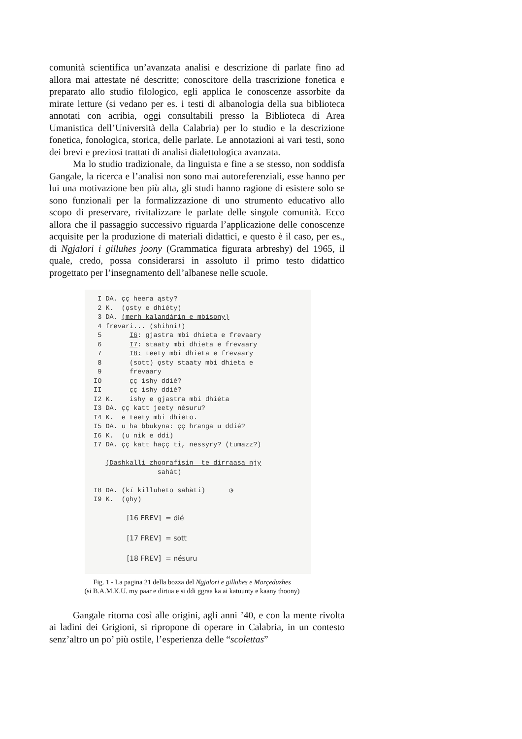comunità scientifica un’avanzata analisi e descrizione di parlate fino ad allora mai attestate né descritte; conoscitore della trascrizione fonetica e preparato allo studio filologico, egli applica le conoscenze assorbite da mirate letture (si vedano per es. i testi di albanologia della sua biblioteca annotati con acribia, oggi consultabili presso la Biblioteca di Area Umanistica dell’Università della Calabria) per lo studio e la descrizione fonetica, fonologica, storica, delle parlate. Le annotazioni ai vari testi, sono dei brevi e preziosi trattati di analisi dialettologica avanzata.
Ma lo studio tradizionale, da linguista e fine a se stesso, non soddisfa Gangale, la ricerca e l’analisi non sono mai autoreferenziali, esse hanno per lui una motivazione ben più alta, gli studi hanno ragione di esistere solo se sono funzionali per la formalizzazione di uno strumento educativo allo scopo di preservare, rivitalizzare le parlate delle singole comunità. Ecco allora che il passaggio successivo riguarda l’applicazione delle conoscenze acquisite per la produzione di materiali didattici, e questo è il caso, per es., di Ngjalori i gilluhes joony (Grammatica figurata arbreshy) del 1965, il quale, credo, possa considerarsi in assoluto il primo testo didattico progettato per l’insegnamento dell’albanese nelle scuole.
I DA. çç heera ąsty? 2 K. (ǫsty e dhiéty) 3 DA. (merh kalandárin e mbisony) 4 frevari... (shihni!) 5 I6: gjastra mbi dhieta e frevaary 6 I7: staaty mbi dhieta e frevaary 7 I8: teety mbi dhieta e frevaary 8 (sott) ǫsty staaty mbi dhieta e 9 frevaary IO çç ishy ddié? II çç ishy ddié? I2 K. ishy e gjastra mbi dhiéta I3 DA. çç katt jeety nésuru? I4 K. e teety mbi dhiéto. I5 DA. u ha bbukyna: çç hranga u ddié? I6 K. (u nik e ddi) I7 DA. çç katt haçç ti, nessyry? (tumazz?) (Dashkalli zhografisin te dirraasa njy sahát) I8 DA. (kí killuheto sahàti) ◷ I9 K. (ǫhy) [16 FREV] = dié [17 FREV] = sott [18 FREV] = nésuru
Fig. 1 - La pagina 21 della bozza del Ngjalori e gilluhes e Marçeduzhes
(si B.A.M.K.U. my paar e dirtua e si ddi ggraa ka ai katuunty e kaany thoony)
Gangale ritorna così alle origini, agli anni ’40, e con la mente rivolta ai ladini dei Grigioni, si ripropone di operare in Calabria, in un contesto senz’altro un po’ più ostile, l’esperienza delle “scolettas”